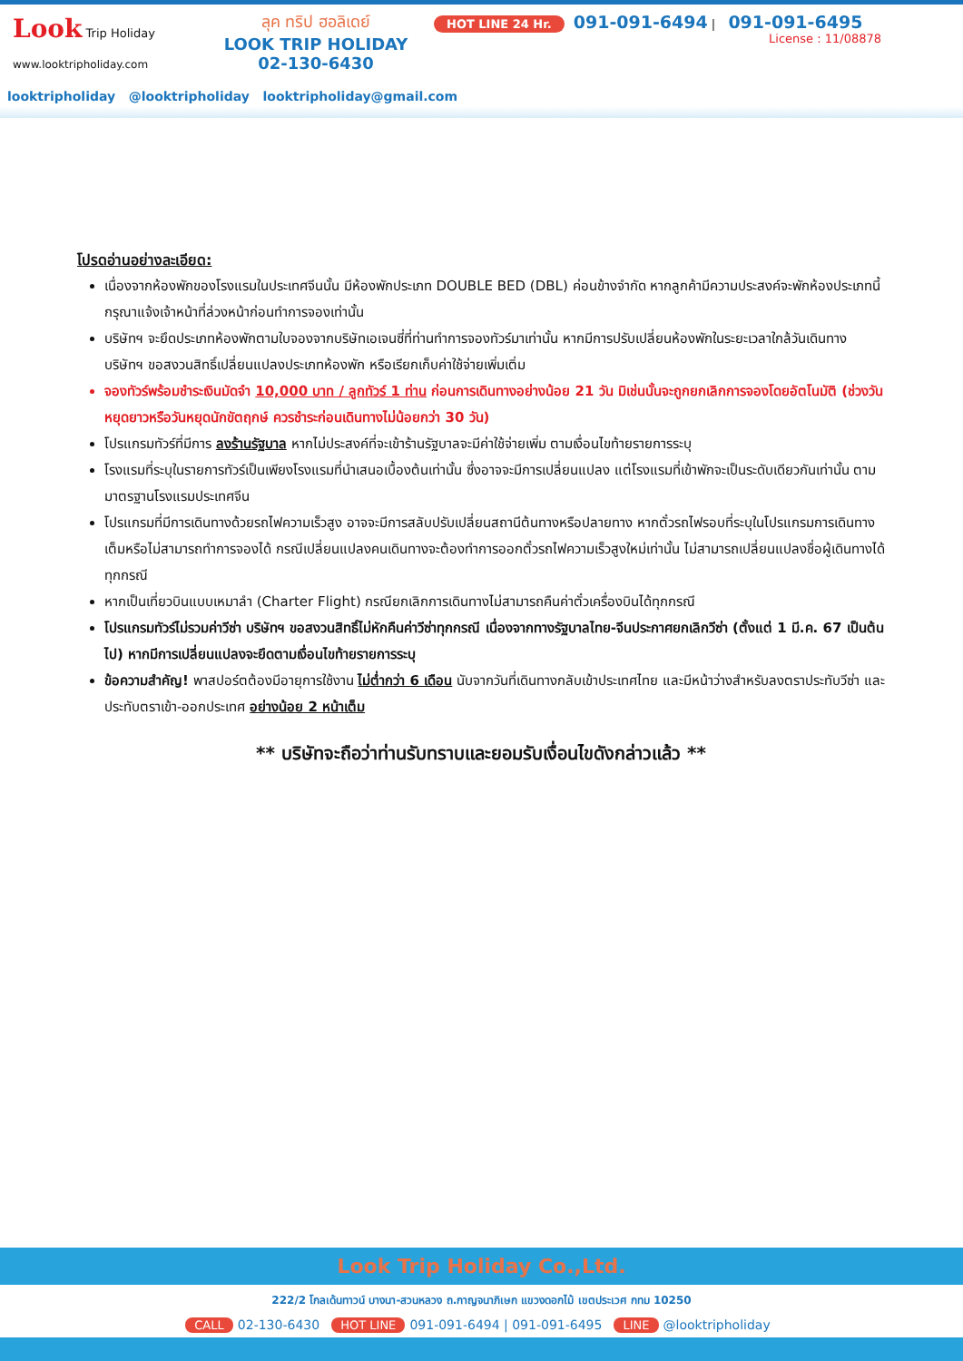Look Trip Holiday
www.looktripholiday.com
ลุค ทริป ฮอลิเดย์
LOOK TRIP HOLIDAY
02-130-6430
HOT LINE 24 Hr. 091-091-6494 | 091-091-6495
License : 11/08878
looktripholiday @looktripholiday looktripholiday@gmail.com
โปรดอ่านอย่างละเอียด:
เนื่องจากห้องพักของโรงแรมในประเทศจีนนั้น มีห้องพักประเภท DOUBLE BED (DBL) ค่อนข้างจำกัด หากลูกค้ามีความประสงค์จะพักห้องประเภทนี้ กรุณาแจ้งเจ้าหน้าที่ล่วงหน้าก่อนทำการจองเท่านั้น
บริษัทฯ จะยึดประเภทห้องพักตามใบจองจากบริษัทเอเจนซี่ที่ท่านทำการจองทัวร์มาเท่านั้น หากมีการปรับเปลี่ยนห้องพักในระยะเวลาใกล้วันเดินทาง บริษัทฯ ขอสงวนสิทธิ์เปลี่ยนแปลงประเภทห้องพัก หรือเรียกเก็บค่าใช้จ่ายเพิ่มเติ่ม
จองทัวร์พร้อมชำระเงินมัดจำ 10,000 บาท / ลูกทัวร์ 1 ท่าน ก่อนการเดินทางอย่างน้อย 21 วัน มิเช่นนั้นจะถูกยกเลิกการจองโดยอัตโนมัติ (ช่วงวันหยุดยาวหรือวันหยุดนักขัตฤกษ์ ควรชำระก่อนเดินทางไม่น้อยกว่า 30 วัน)
โปรแกรมทัวร์ที่มีการ ลงร้านรัฐบาล หากไม่ประสงค์ที่จะเข้าร้านรัฐบาลจะมีค่าใช้จ่ายเพิ่ม ตามเงื่อนไขท้ายรายการระบุ
โรงแรมที่ระบุในรายการทัวร์เป็นเพียงโรงแรมที่นำเสนอเบื้องต้นเท่านั้น ซึ่งอาจจะมีการเปลี่ยนแปลง แต่โรงแรมที่เข้าพักจะเป็นระดับเดียวกันเท่านั้น ตามมาตรฐานโรงแรมประเทศจีน
โปรแกรมที่มีการเดินทางด้วยรถไฟความเร็วสูง อาจจะมีการสลับปรับเปลี่ยนสถานีต้นทางหรือปลายทาง หากตั๋วรถไฟรอบที่ระบุในโปรแกรมการเดินทางเต็มหรือไม่สามารถทำการจองได้ กรณีเปลี่ยนแปลงคนเดินทางจะต้องทำการออกตั๋วรถไฟความเร็วสูงใหม่เท่านั้น ไม่สามารถเปลี่ยนแปลงชื่อผู้เดินทางได้ทุกกรณี
หากเป็นเที่ยวบินแบบเหมาลำ (Charter Flight) กรณียกเลิกการเดินทางไม่สามารถคืนค่าตั๋วเครื่องบินได้ทุกกรณี
โปรแกรมทัวร์ไม่รวมค่าวีซ่า บริษัทฯ ขอสงวนสิทธิ์ไม่หักคืนค่าวีซ่าทุกกรณี เนื่องจากทางรัฐบาลไทย-จีนประกาศยกเลิกวีซ่า (ตั้งแต่ 1 มี.ค. 67 เป็นต้นไป) หากมีการเปลี่ยนแปลงจะยึดตามเงื่อนไขท้ายรายการระบุ
ข้อความสำคัญ! พาสปอร์ตต้องมีอายุการใช้งาน ไม่ต่ำกว่า 6 เดือน นับจากวันที่เดินทางกลับเข้าประเทศไทย และมีหน้าว่างสำหรับลงตราประทับวีซ่า และประทับตราเข้า-ออกประเทศ อย่างน้อย 2 หน้าเต็ม
** บริษัทจะถือว่าท่านรับทราบและยอมรับเงื่อนไขดังกล่าวแล้ว **
Look Trip Holiday Co.,Ltd.
222/2 โกลเด้นทาวน์ บางนา-สวนหลวง ถ.กาญจนาภิเษก แขวงดอกไม้ เขตประเวศ กทม 10250
CALL 02-130-6430 HOT LINE 091-091-6494 | 091-091-6495 LINE @looktripholiday